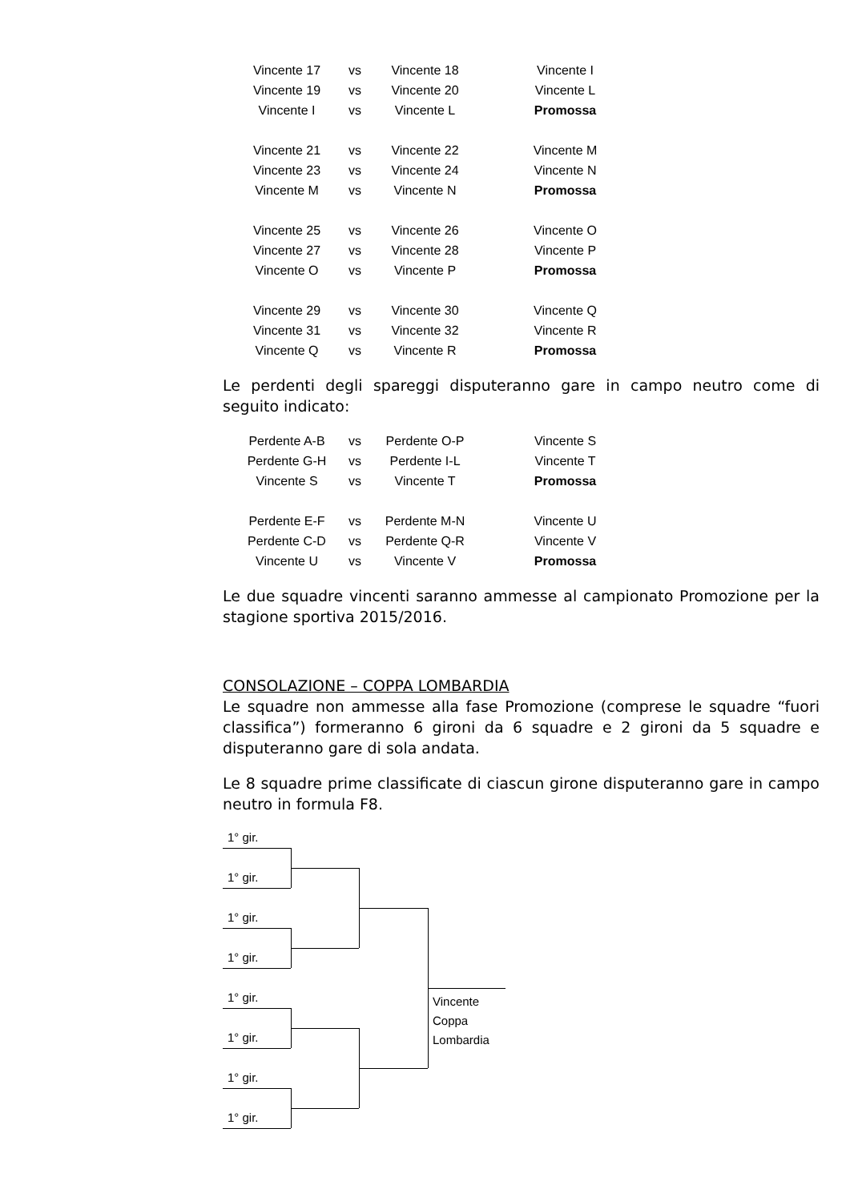| Vincente 17 | vs | Vincente 18 | Vincente I |
| Vincente 19 | vs | Vincente 20 | Vincente L |
| Vincente I | vs | Vincente L | Promossa |
| Vincente 21 | vs | Vincente 22 | Vincente M |
| Vincente 23 | vs | Vincente 24 | Vincente N |
| Vincente M | vs | Vincente N | Promossa |
| Vincente 25 | vs | Vincente 26 | Vincente O |
| Vincente 27 | vs | Vincente 28 | Vincente P |
| Vincente O | vs | Vincente P | Promossa |
| Vincente 29 | vs | Vincente 30 | Vincente Q |
| Vincente 31 | vs | Vincente 32 | Vincente R |
| Vincente Q | vs | Vincente R | Promossa |
Le perdenti degli spareggi disputeranno gare in campo neutro come di seguito indicato:
| Perdente A-B | vs | Perdente O-P | Vincente S |
| Perdente G-H | vs | Perdente I-L | Vincente T |
| Vincente S | vs | Vincente T | Promossa |
| Perdente E-F | vs | Perdente M-N | Vincente U |
| Perdente C-D | vs | Perdente Q-R | Vincente V |
| Vincente U | vs | Vincente V | Promossa |
Le due squadre vincenti saranno ammesse al campionato Promozione per la stagione sportiva 2015/2016.
CONSOLAZIONE – COPPA LOMBARDIA
Le squadre non ammesse alla fase Promozione (comprese le squadre “fuori classifica”) formeranno 6 gironi da 6 squadre e 2 gironi da 5 squadre e disputeranno gare di sola andata.
Le 8 squadre prime classificate di ciascun girone disputeranno gare in campo neutro in formula F8.
1° gir.
1° gir.
1° gir.
1° gir.
1° gir.
1° gir.
1° gir.
1° gir.
Vincente
Coppa
Lombardia